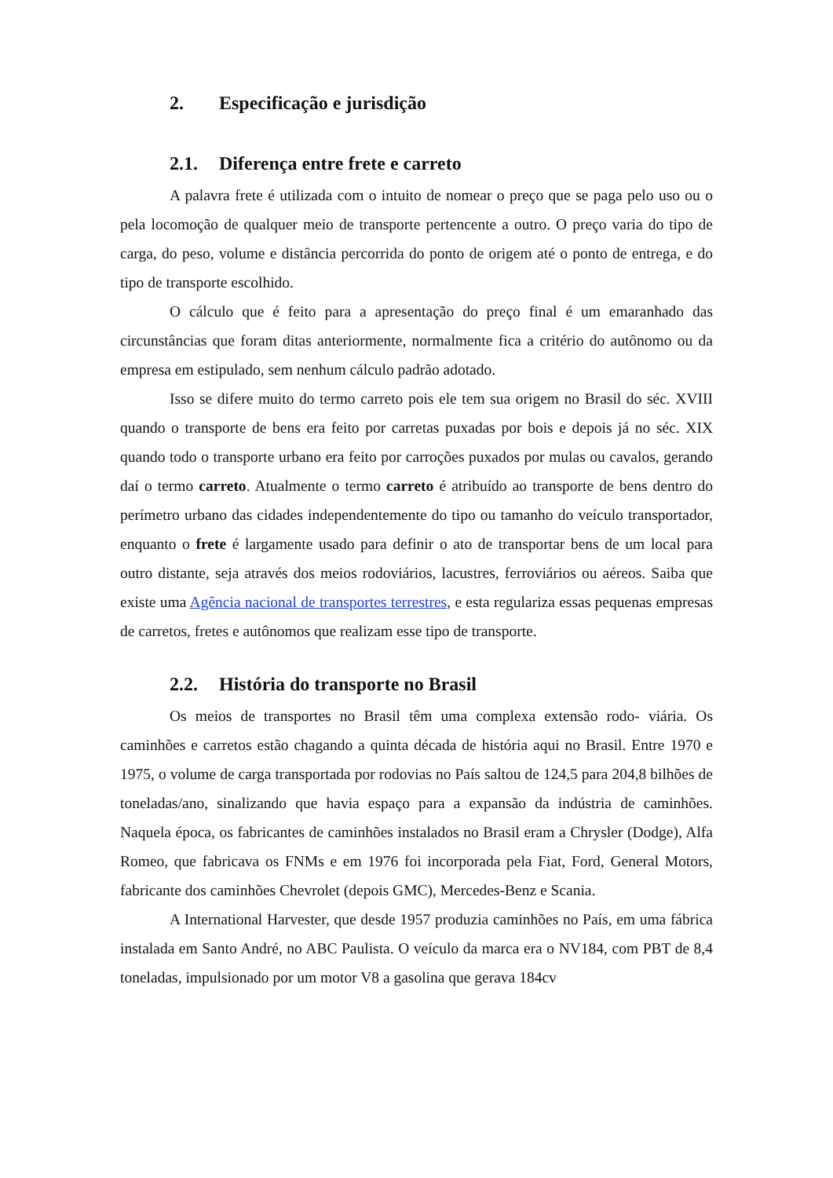2. Especificação e jurisdição
2.1. Diferença entre frete e carreto
A palavra frete é utilizada com o intuito de nomear o preço que se paga pelo uso ou o pela locomoção de qualquer meio de transporte pertencente a outro. O preço varia do tipo de carga, do peso, volume e distância percorrida do ponto de origem até o ponto de entrega, e do tipo de transporte escolhido.
O cálculo que é feito para a apresentação do preço final é um emaranhado das circunstâncias que foram ditas anteriormente, normalmente fica a critério do autônomo ou da empresa em estipulado, sem nenhum cálculo padrão adotado.
Isso se difere muito do termo carreto pois ele tem sua origem no Brasil do séc. XVIII quando o transporte de bens era feito por carretas puxadas por bois e depois já no séc. XIX quando todo o transporte urbano era feito por carroções puxados por mulas ou cavalos, gerando daí o termo carreto. Atualmente o termo carreto é atribuído ao transporte de bens dentro do perímetro urbano das cidades independentemente do tipo ou tamanho do veículo transportador, enquanto o frete é largamente usado para definir o ato de transportar bens de um local para outro distante, seja através dos meios rodoviários, lacustres, ferroviários ou aéreos. Saiba que existe uma Agência nacional de transportes terrestres, e esta regulariza essas pequenas empresas de carretos, fretes e autônomos que realizam esse tipo de transporte.
2.2. História do transporte no Brasil
Os meios de transportes no Brasil têm uma complexa extensão rodo- viária. Os caminhões e carretos estão chagando a quinta década de história aqui no Brasil. Entre 1970 e 1975, o volume de carga transportada por rodovias no País saltou de 124,5 para 204,8 bilhões de toneladas/ano, sinalizando que havia espaço para a expansão da indústria de caminhões. Naquela época, os fabricantes de caminhões instalados no Brasil eram a Chrysler (Dodge), Alfa Romeo, que fabricava os FNMs e em 1976 foi incorporada pela Fiat, Ford, General Motors, fabricante dos caminhões Chevrolet (depois GMC), Mercedes-Benz e Scania.
A International Harvester, que desde 1957 produzia caminhões no País, em uma fábrica instalada em Santo André, no ABC Paulista. O veículo da marca era o NV184, com PBT de 8,4 toneladas, impulsionado por um motor V8 a gasolina que gerava 184cv